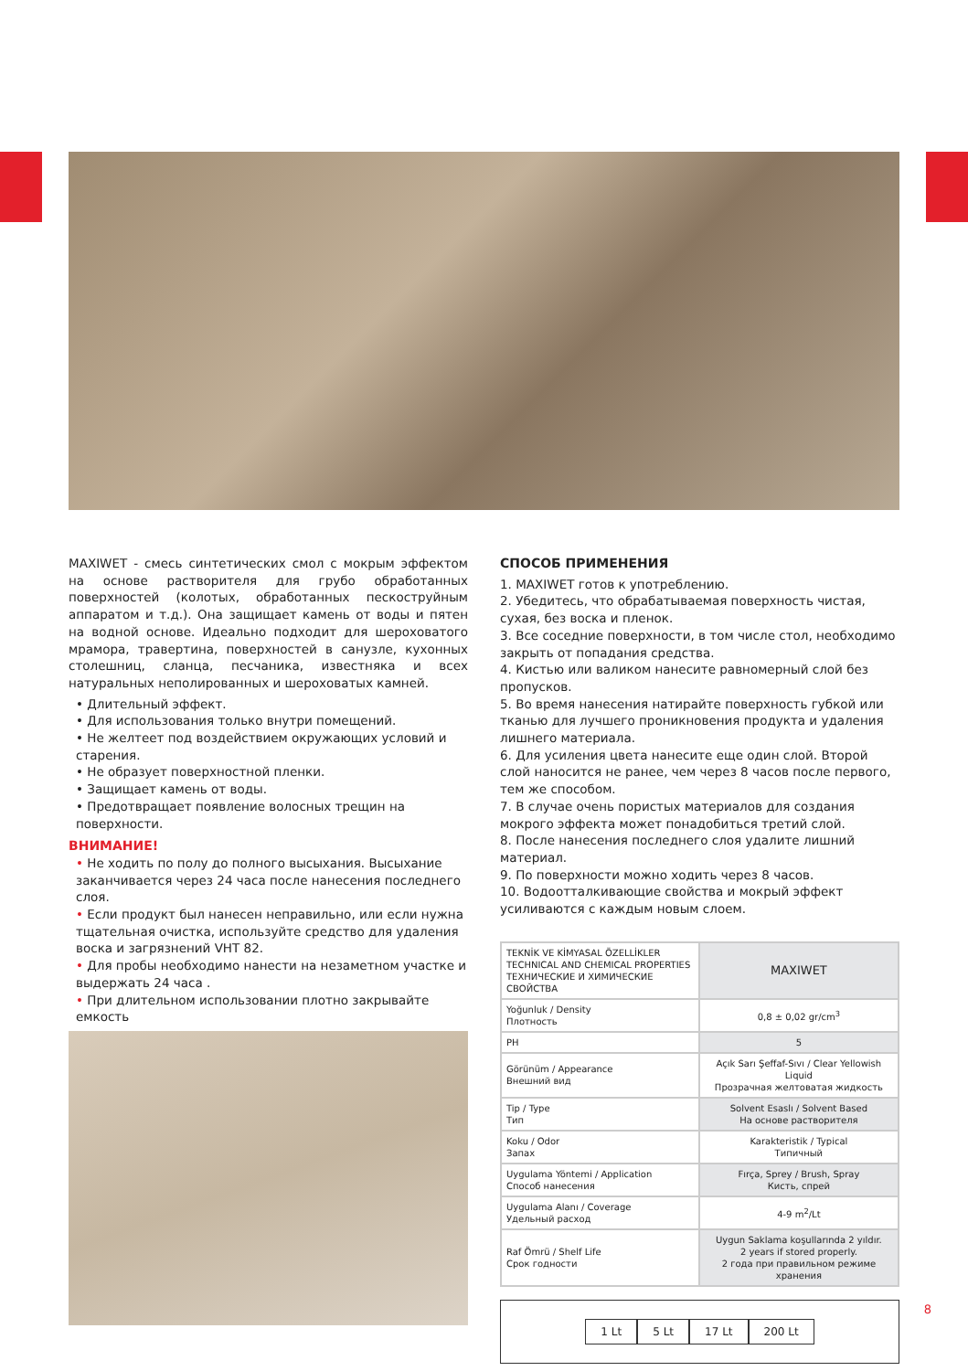MAXIWET - смесь синтетических смол с мокрым эффектом на основе растворителя для грубо обработанных поверхностей (колотых, обработанных пескоструйным аппаратом и т.д.). Она защищает камень от воды и пятен на водной основе. Идеально подходит для шероховатого мрамора, травертина, поверхностей в санузле, кухонных столешниц, сланца, песчаника, известняка и всех натуральных неполированных и шероховатых камней.
• Длительный эффект.
• Для использования только внутри помещений.
• Не желтеет под воздействием окружающих условий и старения.
• Не образует поверхностной пленки.
• Защищает камень от воды.
• Предотвращает появление волосных трещин на поверхности.
ВНИМАНИЕ!
• Не ходить по полу до полного высыхания. Высыхание заканчивается через 24 часа после нанесения последнего слоя.
• Если продукт был нанесен неправильно, или если нужна тщательная очистка, используйте средство для удаления воска и загрязнений VHT 82.
• Для пробы необходимо нанести на незаметном участке и выдержать 24 часа .
• При длительном использовании плотно закрывайте емкость
СПОСОБ ПРИМЕНЕНИЯ
1. MAXIWET готов к употреблению.
2. Убедитесь, что обрабатываемая поверхность чистая, сухая, без воска и пленок.
3. Все соседние поверхности, в том числе стол, необходимо закрыть от попадания средства.
4. Кистью или валиком нанесите равномерный слой без пропусков.
5. Во время нанесения натирайте поверхность губкой или тканью для лучшего проникновения продукта и удаления лишнего материала.
6. Для усиления цвета нанесите еще один слой. Второй слой наносится не ранее, чем через 8 часов после первого, тем же способом.
7. В случае очень пористых материалов для создания мокрого эффекта может понадобиться третий слой.
8. После нанесения последнего слоя удалите лишний материал.
9. По поверхности можно ходить через 8 часов.
10. Водоотталкивающие свойства и мокрый эффект усиливаются с каждым новым слоем.
| TEKNİK VE KİMYASAL ÖZELLİKLER TECHNICAL AND CHEMICAL PROPERTIES ТЕХНИЧЕСКИЕ И ХИМИЧЕСКИЕ СВОЙСТВА | MAXIWET |
| Yoğunluk / Density Плотность | 0,8 ± 0,02 gr/cm<sup>3</sup> |
| PH | 5 |
| Görünüm / Appearance Внешний вид | Açık Sarı Şeffaf-Sıvı / Clear Yellowish Liquid Прозрачная желтоватая жидкость |
| Tip / Type Тип | Solvent Esaslı / Solvent Based На основе растворителя |
| Koku / Odor Запах | Karakteristik / Typical Типичный |
| Uygulama Yöntemi / Application Способ нанесения | Fırça, Sprey / Brush, Spray Кисть, спрей |
| Uygulama Alanı / Coverage Удельный расход | 4-9 m<sup>2</sup>/Lt |
| Raf Ömrü / Shelf Life Срок годности | Uygun Saklama koşullarında 2 yıldır. 2 years if stored properly. 2 года при правильном режиме хранения |
1 Lt 5 Lt 17 Lt 200 Lt
8